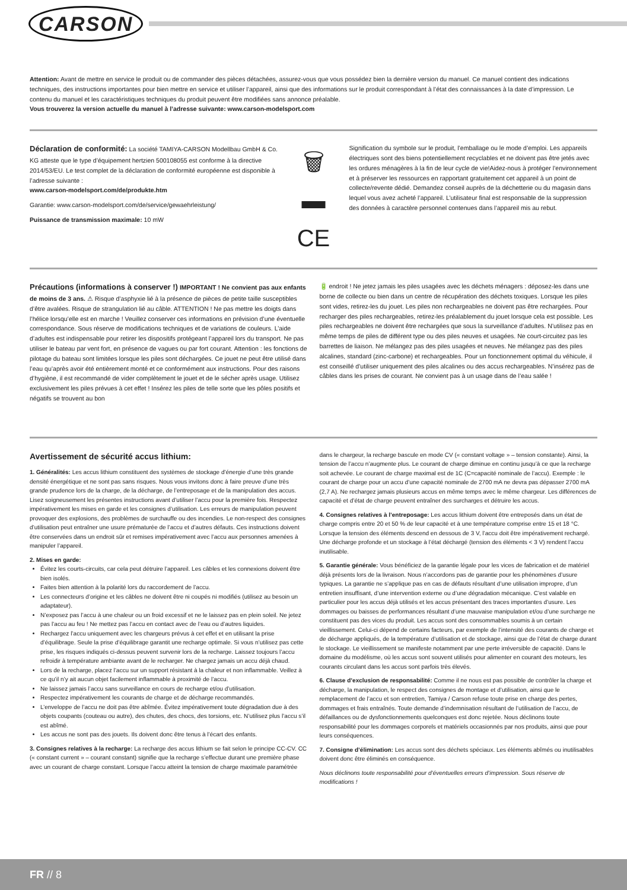CARSON
Attention: Avant de mettre en service le produit ou de commander des pièces détachées, assurez-vous que vous possédez bien la dernière version du manuel. Ce manuel contient des indications techniques, des instructions importantes pour bien mettre en service et utiliser l’appareil, ainsi que des informations sur le produit correspondant à l’état des connaissances à la date d’impression. Le contenu du manuel et les caractéristiques techniques du produit peuvent être modifiées sans annonce préalable.
Vous trouverez la version actuelle du manuel à l’adresse suivante: www.carson-modelsport.com
Déclaration de conformité: La société TAMIYA-CARSON Modellbau GmbH & Co. KG atteste que le type d’équipement hertzien 500108055 est conforme à la directive 2014/53/EU. Le test complet de la déclaration de conformité européenne est disponible à l’adresse suivante :
www.carson-modelsport.com/de/produkte.htm
Garantie: www.carson-modelsport.com/de/service/gewaehrleistung/
Puissance de transmission maximale: 10 mW
🗑
▬
CE
Signification du symbole sur le produit, l’emballage ou le mode d’emploi. Les appareils électriques sont des biens potentiellement recyclables et ne doivent pas être jetés avec les ordures ménagères à la fin de leur cycle de vie!Aidez-nous à protéger l’environnement et à préserver les ressources en rapportant gratuitement cet appareil à un point de collecte/revente dédié. Demandez conseil auprès de la déchetterie ou du magasin dans lequel vous avez acheté l’appareil. L’utilisateur final est responsable de la suppression des données à caractère personnel contenues dans l’appareil mis au rebut.
Précautions (informations à conserver !) IMPORTANT ! Ne convient pas aux enfants de moins de 3 ans. ⚠ Risque d’asphyxie lié à la présence de pièces de petite taille susceptibles d’être avalées. Risque de strangulation lié au câble. ATTENTION ! Ne pas mettre les doigts dans l’hélice lorsqu’elle est en marche ! Veuillez conserver ces informations en prévision d’une éventuelle correspondance. Sous réserve de modifications techniques et de variations de couleurs. L’aide d’adultes est indispensable pour retirer les dispositifs protégeant l’appareil lors du transport. Ne pas utiliser le bateau par vent fort, en présence de vagues ou par fort courant. Attention : les fonctions de pilotage du bateau sont limitées lorsque les piles sont déchargées. Ce jouet ne peut être utilisé dans l’eau qu’après avoir été entièrement monté et ce conformément aux instructions. Pour des raisons d’hygiène, il est recommandé de vider complètement le jouet et de le sécher après usage. Utilisez exclusivement les piles prévues à cet effet ! Insérez les piles de telle sorte que les pôles positifs et négatifs se trouvent au bon
🔋 endroit ! Ne jetez jamais les piles usagées avec les déchets ménagers : déposez-les dans une borne de collecte ou bien dans un centre de récupération des déchets toxiques. Lorsque les piles sont vides, retirez-les du jouet. Les piles non rechargeables ne doivent pas être rechargées. Pour recharger des piles rechargeables, retirez-les préalablement du jouet lorsque cela est possible. Les piles rechargeables ne doivent être rechargées que sous la surveillance d’adultes. N’utilisez pas en même temps de piles de différent type ou des piles neuves et usagées. Ne court-circuitez pas les barrettes de liaison. Ne mélangez pas des piles usagées et neuves. Ne mélangez pas des piles alcalines, standard (zinc-carbone) et rechargeables. Pour un fonctionnement optimal du véhicule, il est conseillé d’utiliser uniquement des piles alcalines ou des accus rechargeables. N’insérez pas de câbles dans les prises de courant. Ne convient pas à un usage dans de l’eau salée !
Avertissement de sécurité accus lithium:
1. Généralités: Les accus lithium constituent des systèmes de stockage d’énergie d’une très grande densité énergétique et ne sont pas sans risques. Nous vous invitons donc à faire preuve d’une très grande prudence lors de la charge, de la décharge, de l’entreposage et de la manipulation des accus. Lisez soigneusement les présentes instructions avant d’utiliser l’accu pour la première fois. Respectez impérativement les mises en garde et les consignes d’utilisation. Les erreurs de manipulation peuvent provoquer des explosions, des problèmes de surchauffe ou des incendies. Le non-respect des consignes d’utilisation peut entraîner une usure prématurée de l’accu et d’autres défauts. Ces instructions doivent être conservées dans un endroit sûr et remises impérativement avec l’accu aux personnes amenées à manipuler l’appareil.
2. Mises en garde:
Évitez les courts-circuits, car cela peut détruire l’appareil. Les câbles et les connexions doivent être bien isolés.
Faites bien attention à la polarité lors du raccordement de l’accu.
Les connecteurs d’origine et les câbles ne doivent être ni coupés ni modifiés (utilisez au besoin un adaptateur).
N’exposez pas l’accu à une chaleur ou un froid excessif et ne le laissez pas en plein soleil. Ne jetez pas l’accu au feu ! Ne mettez pas l’accu en contact avec de l’eau ou d’autres liquides.
Rechargez l’accu uniquement avec les chargeurs prévus à cet effet et en utilisant la prise d’équilibrage. Seule la prise d’équilibrage garantit une recharge optimale. Si vous n’utilisez pas cette prise, les risques indiqués ci-dessus peuvent survenir lors de la recharge. Laissez toujours l’accu refroidir à température ambiante avant de le recharger. Ne chargez jamais un accu déjà chaud.
Lors de la recharge, placez l’accu sur un support résistant à la chaleur et non inflammable. Veillez à ce qu’il n’y ait aucun objet facilement inflammable à proximité de l’accu.
Ne laissez jamais l’accu sans surveillance en cours de recharge et/ou d’utilisation.
Respectez impérativement les courants de charge et de décharge recommandés.
L’enveloppe de l’accu ne doit pas être abîmée. Évitez impérativement toute dégradation due à des objets coupants (couteau ou autre), des chutes, des chocs, des torsions, etc. N’utilisez plus l’accu s’il est abîmé.
Les accus ne sont pas des jouets. Ils doivent donc être tenus à l’écart des enfants.
3. Consignes relatives à la recharge: La recharge des accus lithium se fait selon le principe CC-CV. CC (« constant current » – courant constant) signifie que la recharge s’effectue durant une première phase avec un courant de charge constant. Lorsque l’accu atteint la tension de charge maximale paramétrée
dans le chargeur, la recharge bascule en mode CV (« constant voltage » – tension constante). Ainsi, la tension de l’accu n’augmente plus. Le courant de charge diminue en continu jusqu’à ce que la recharge soit achevée. Le courant de charge maximal est de 1C (C=capacité nominale de l’accu). Exemple : le courant de charge pour un accu d’une capacité nominale de 2700 mA ne devra pas dépasser 2700 mA (2,7 A). Ne rechargez jamais plusieurs accus en même temps avec le même chargeur. Les différences de capacité et d’état de charge peuvent entraîner des surcharges et détruire les accus.
4. Consignes relatives à l’entreposage: Les accus lithium doivent être entreposés dans un état de charge compris entre 20 et 50 % de leur capacité et à une température comprise entre 15 et 18 °C. Lorsque la tension des éléments descend en dessous de 3 V, l’accu doit être impérativement rechargé. Une décharge profonde et un stockage à l’état déchargé (tension des éléments < 3 V) rendent l’accu inutilisable.
5. Garantie générale: Vous bénéficiez de la garantie légale pour les vices de fabrication et de matériel déjà présents lors de la livraison. Nous n’accordons pas de garantie pour les phénomènes d’usure typiques. La garantie ne s’applique pas en cas de défauts résultant d’une utilisation impropre, d’un entretien insuffisant, d’une intervention externe ou d’une dégradation mécanique. C’est valable en particulier pour les accus déjà utilisés et les accus présentant des traces importantes d’usure. Les dommages ou baisses de performances résultant d’une mauvaise manipulation et/ou d’une surcharge ne constituent pas des vices du produit. Les accus sont des consommables soumis à un certain vieillissement. Celui-ci dépend de certains facteurs, par exemple de l’intensité des courants de charge et de décharge appliqués, de la température d’utilisation et de stockage, ainsi que de l’état de charge durant le stockage. Le vieillissement se manifeste notamment par une perte irréversible de capacité. Dans le domaine du modélisme, où les accus sont souvent utilisés pour alimenter en courant des moteurs, les courants circulant dans les accus sont parfois très élevés.
6. Clause d’exclusion de responsabilité: Comme il ne nous est pas possible de contrôler la charge et décharge, la manipulation, le respect des consignes de montage et d’utilisation, ainsi que le remplacement de l’accu et son entretien, Tamiya / Carson refuse toute prise en charge des pertes, dommages et frais entraînés. Toute demande d’indemnisation résultant de l’utilisation de l’accu, de défaillances ou de dysfonctionnements quelconques est donc rejetée. Nous déclinons toute responsabilité pour les dommages corporels et matériels occasionnés par nos produits, ainsi que pour leurs conséquences.
7. Consigne d’élimination: Les accus sont des déchets spéciaux. Les éléments abîmés ou inutilisables doivent donc être éliminés en conséquence.
Nous déclinons toute responsabilité pour d’éventuelles erreurs d’impression. Sous réserve de modifications !
FR // 8